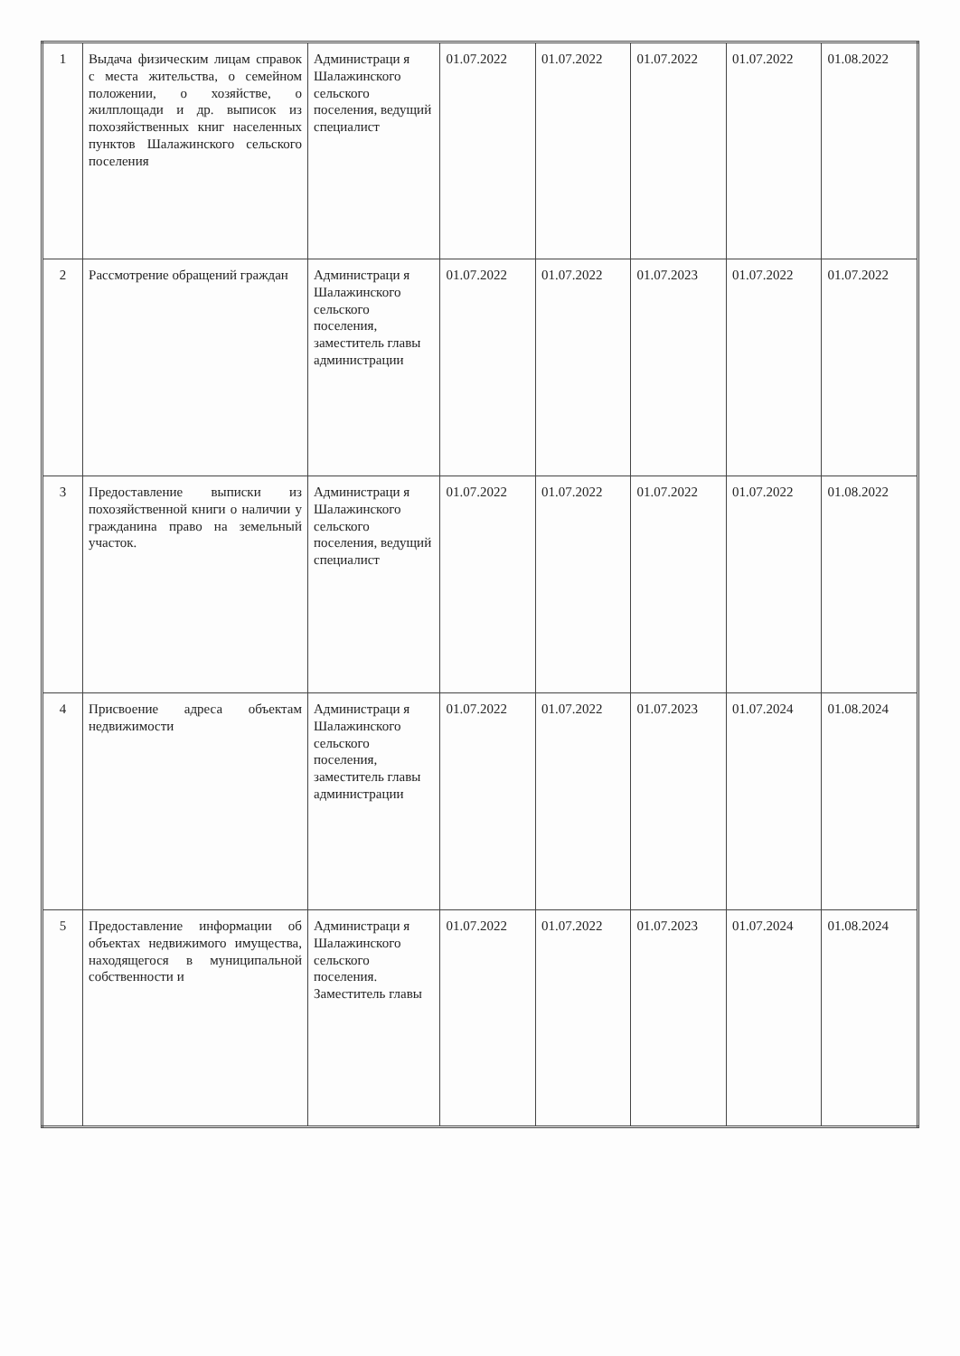| 1 | Выдача физическим лицам справок с места жительства, о семейном положении, о хозяйстве, о жилплощади и др. выписок из похозяйственных книг населенных пунктов Шалажинского сельского поселения | Администраци я Шалажинского сельского поселения, ведущий специалист | 01.07.2022 | 01.07.2022 | 01.07.2022 | 01.07.2022 | 01.08.2022 |
| 2 | Рассмотрение обращений граждан | Администраци я Шалажинского сельского поселения, заместитель главы администрации | 01.07.2022 | 01.07.2022 | 01.07.2023 | 01.07.2022 | 01.07.2022 |
| 3 | Предоставление выписки из похозяйственной книги о наличии у гражданина право на земельный участок. | Администраци я Шалажинского сельского поселения, ведущий специалист | 01.07.2022 | 01.07.2022 | 01.07.2022 | 01.07.2022 | 01.08.2022 |
| 4 | Присвоение адреса объектам недвижимости | Администраци я Шалажинского сельского поселения, заместитель главы администрации | 01.07.2022 | 01.07.2022 | 01.07.2023 | 01.07.2024 | 01.08.2024 |
| 5 | Предоставление информации об объектах недвижимого имущества, находящегося в муниципальной собственности и | Администраци я Шалажинского сельского поселения. Заместитель главы | 01.07.2022 | 01.07.2022 | 01.07.2023 | 01.07.2024 | 01.08.2024 |